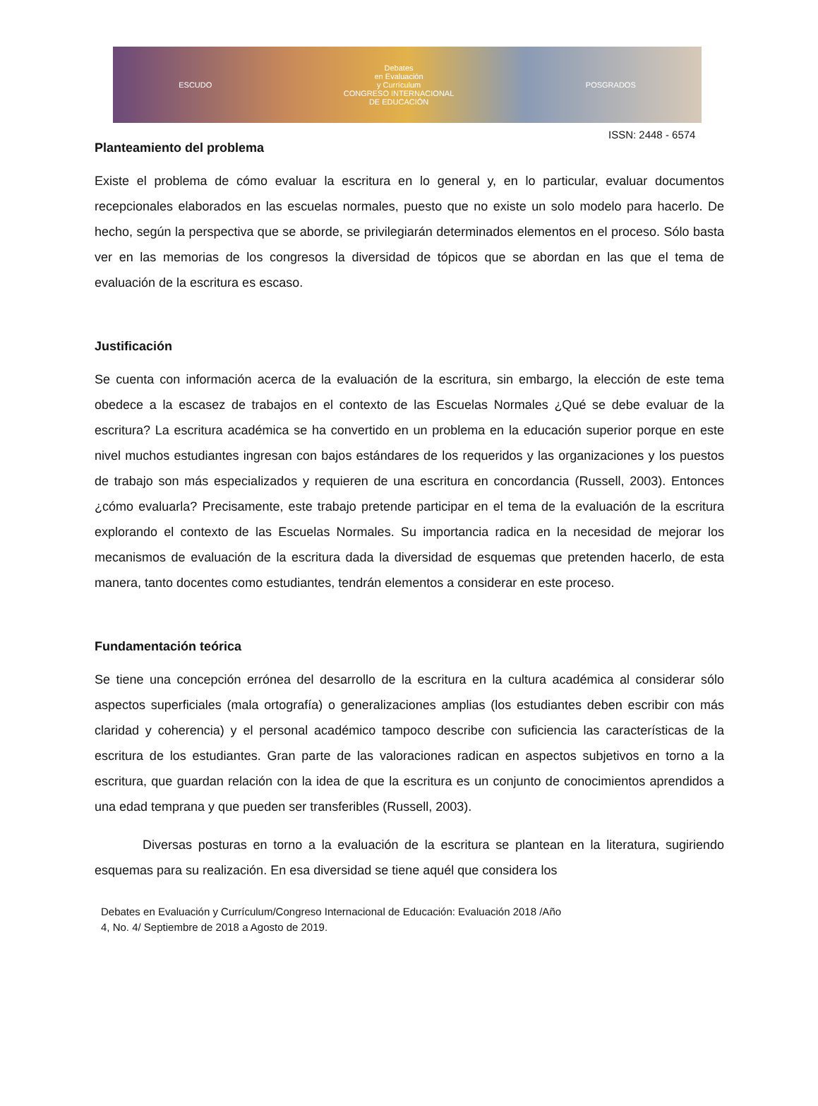ESCUDO
Debates
en Evaluación
y Currículum
CONGRESO INTERNACIONAL
DE EDUCACIÓN
POSGRADOS
ISSN: 2448 - 6574
Planteamiento del problema
Existe el problema de cómo evaluar la escritura en lo general y, en lo particular, evaluar documentos recepcionales elaborados en las escuelas normales, puesto que no existe un solo modelo para hacerlo. De hecho, según la perspectiva que se aborde, se privilegiarán determinados elementos en el proceso. Sólo basta ver en las memorias de los congresos la diversidad de tópicos que se abordan en las que el tema de evaluación de la escritura es escaso.
Justificación
Se cuenta con información acerca de la evaluación de la escritura, sin embargo, la elección de este tema obedece a la escasez de trabajos en el contexto de las Escuelas Normales ¿Qué se debe evaluar de la escritura? La escritura académica se ha convertido en un problema en la educación superior porque en este nivel muchos estudiantes ingresan con bajos estándares de los requeridos y las organizaciones y los puestos de trabajo son más especializados y requieren de una escritura en concordancia (Russell, 2003). Entonces ¿cómo evaluarla? Precisamente, este trabajo pretende participar en el tema de la evaluación de la escritura explorando el contexto de las Escuelas Normales. Su importancia radica en la necesidad de mejorar los mecanismos de evaluación de la escritura dada la diversidad de esquemas que pretenden hacerlo, de esta manera, tanto docentes como estudiantes, tendrán elementos a considerar en este proceso.
Fundamentación teórica
Se tiene una concepción errónea del desarrollo de la escritura en la cultura académica al considerar sólo aspectos superficiales (mala ortografía) o generalizaciones amplias (los estudiantes deben escribir con más claridad y coherencia) y el personal académico tampoco describe con suficiencia las características de la escritura de los estudiantes. Gran parte de las valoraciones radican en aspectos subjetivos en torno a la escritura, que guardan relación con la idea de que la escritura es un conjunto de conocimientos aprendidos a una edad temprana y que pueden ser transferibles (Russell, 2003).
Diversas posturas en torno a la evaluación de la escritura se plantean en la literatura, sugiriendo esquemas para su realización. En esa diversidad se tiene aquél que considera los
Debates en Evaluación y Currículum/Congreso Internacional de Educación: Evaluación 2018 /Año
4, No. 4/ Septiembre de 2018 a Agosto de 2019.